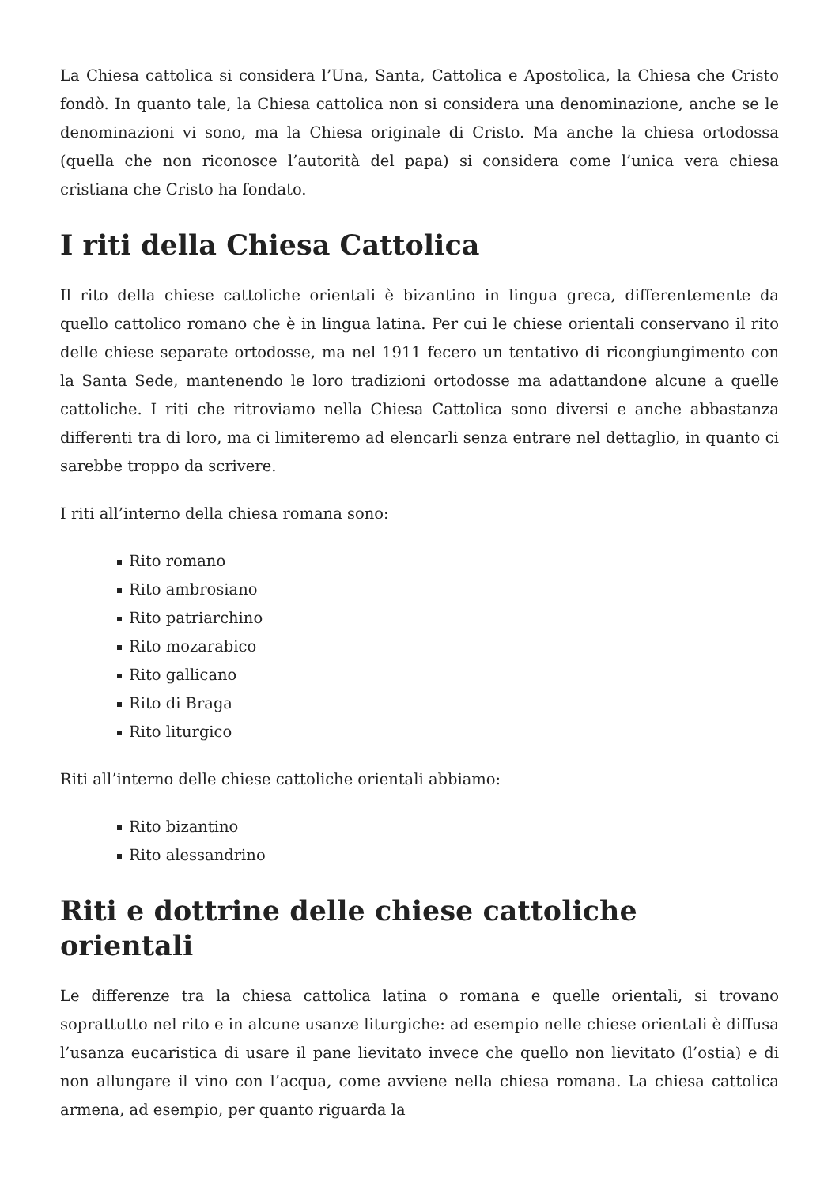La Chiesa cattolica si considera l’Una, Santa, Cattolica e Apostolica, la Chiesa che Cristo fondò. In quanto tale, la Chiesa cattolica non si considera una denominazione, anche se le denominazioni vi sono, ma la Chiesa originale di Cristo. Ma anche la chiesa ortodossa (quella che non riconosce l’autorità del papa) si considera come l’unica vera chiesa cristiana che Cristo ha fondato.
I riti della Chiesa Cattolica
Il rito della chiese cattoliche orientali è bizantino in lingua greca, differentemente da quello cattolico romano che è in lingua latina. Per cui le chiese orientali conservano il rito delle chiese separate ortodosse, ma nel 1911 fecero un tentativo di ricongiungimento con la Santa Sede, mantenendo le loro tradizioni ortodosse ma adattandone alcune a quelle cattoliche. I riti che ritroviamo nella Chiesa Cattolica sono diversi e anche abbastanza differenti tra di loro, ma ci limiteremo ad elencarli senza entrare nel dettaglio, in quanto ci sarebbe troppo da scrivere.
I riti all’interno della chiesa romana sono:
Rito romano
Rito ambrosiano
Rito patriarchino
Rito mozarabico
Rito gallicano
Rito di Braga
Rito liturgico
Riti all’interno delle chiese cattoliche orientali abbiamo:
Rito bizantino
Rito alessandrino
Riti e dottrine delle chiese cattoliche orientali
Le differenze tra la chiesa cattolica latina o romana e quelle orientali, si trovano soprattutto nel rito e in alcune usanze liturgiche: ad esempio nelle chiese orientali è diffusa l’usanza eucaristica di usare il pane lievitato invece che quello non lievitato (l’ostia) e di non allungare il vino con l’acqua, come avviene nella chiesa romana. La chiesa cattolica armena, ad esempio, per quanto riguarda la